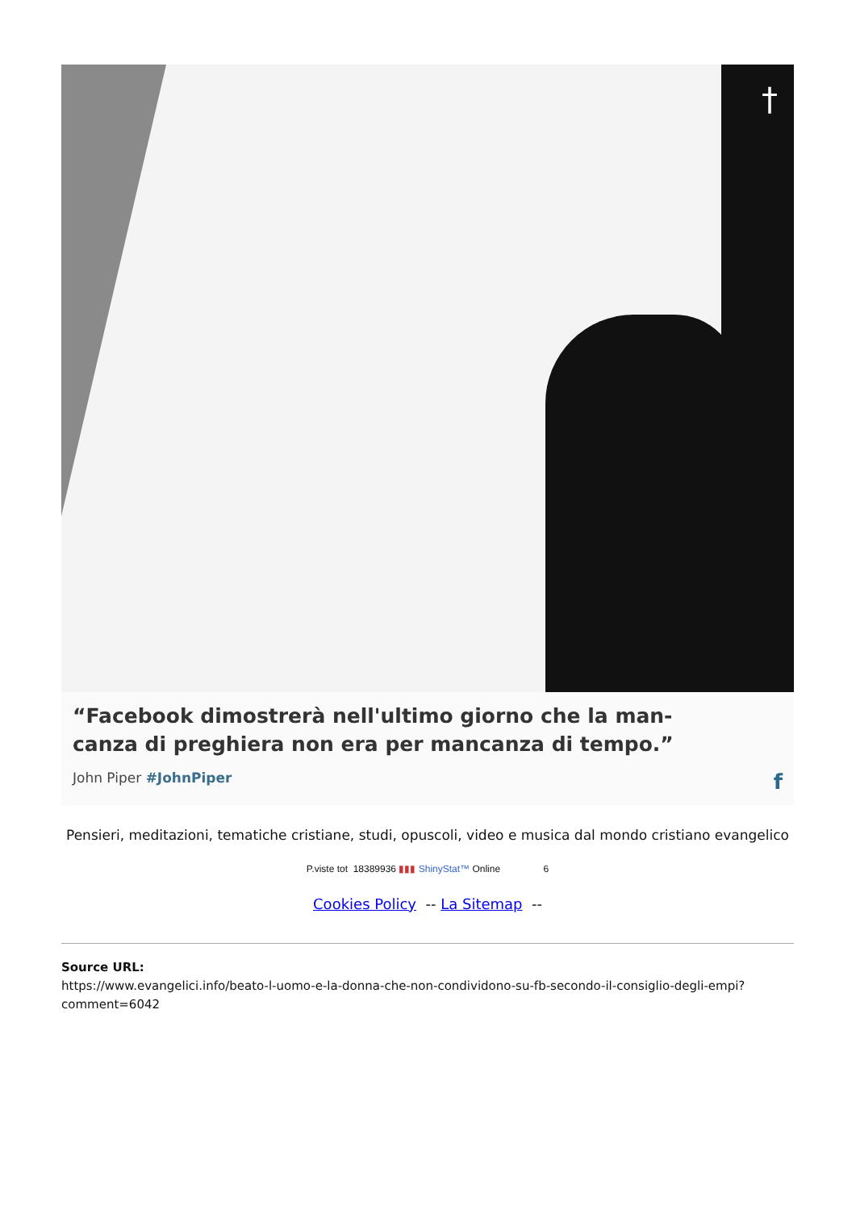†
“Facebook dimostrerà nell'ultimo giorno che la man-
canza di preghiera non era per mancanza di tempo.”
John Piper #JohnPiper f
Pensieri, meditazioni, tematiche cristiane, studi, opuscoli, video e musica dal mondo cristiano evangelico
P.viste tot 18389936 ▮▮▮ ShinyStat™ Online 6
Cookies Policy -- La Sitemap --
Source URL:
https://www.evangelici.info/beato-l-uomo-e-la-donna-che-non-condividono-su-fb-secondo-il-consiglio-degli-empi?comment=6042